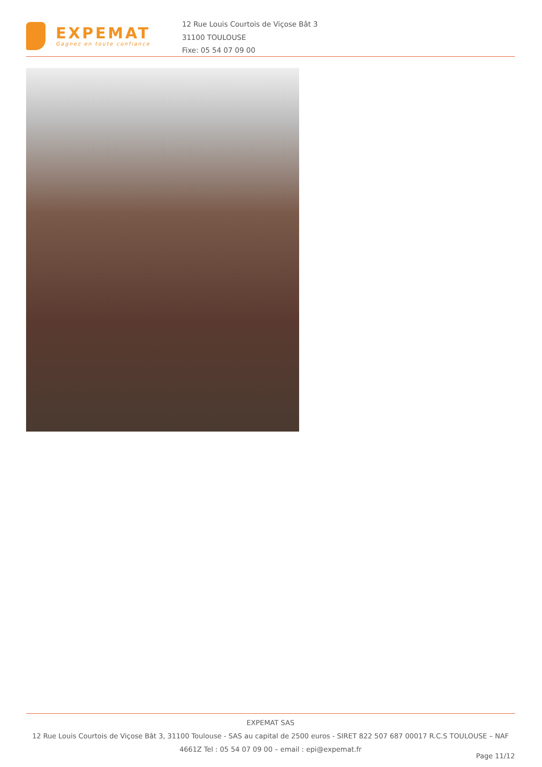EXPEMAT
Gagnez en toute confiance
12 Rue Louis Courtois de Viçose Bât 3
31100 TOULOUSE
Fixe: 05 54 07 09 00
EXPEMAT SAS
12 Rue Louis Courtois de Viçose Bât 3, 31100 Toulouse - SAS au capital de 2500 euros - SIRET 822 507 687 00017 R.C.S TOULOUSE – NAF 4661Z Tel : 05 54 07 09 00 – email : epi@expemat.fr
Page 11/12